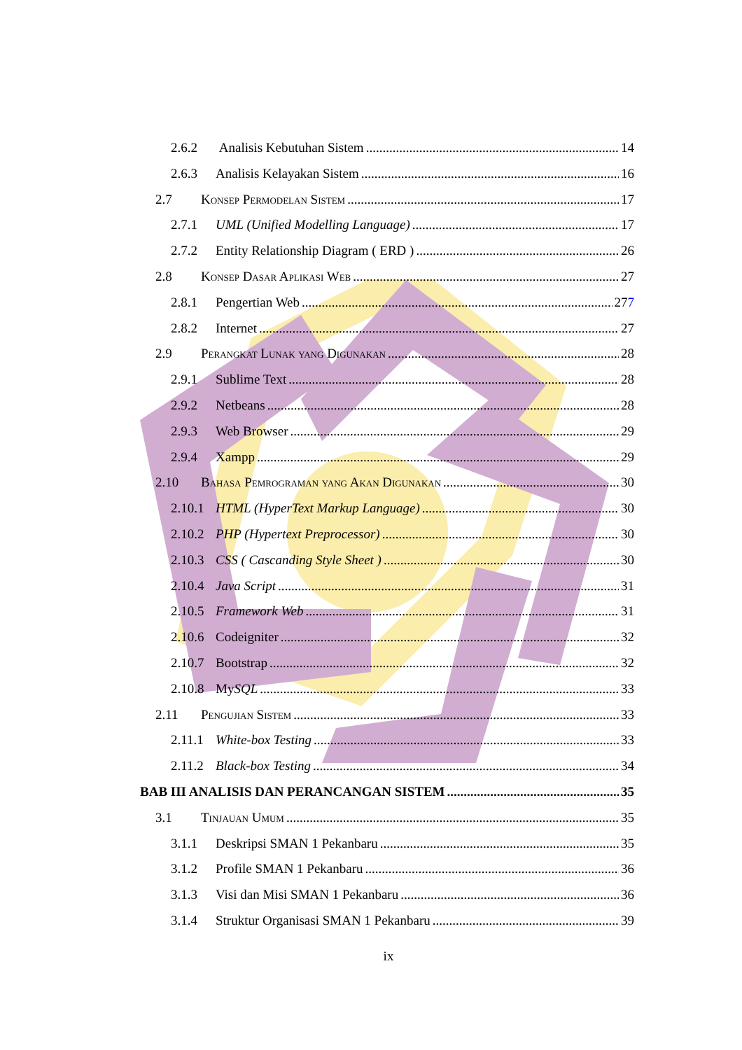2.6.2 Analisis Kebutuhan Sistem 14
2.6.3 Analisis Kelayakan Sistem 16
2.7 Konsep Permodelan Sistem 17
2.7.1 UML (Unified Modelling Language) 17
2.7.2 Entity Relationship Diagram ( ERD ) 26
2.8 Konsep Dasar Aplikasi Web 27
2.8.1 Pengertian Web 277
2.8.2 Internet 27
2.9 Perangkat Lunak yang Digunakan 28
2.9.1 Sublime Text 28
2.9.2 Netbeans 28
2.9.3 Web Browser 29
2.9.4 Xampp 29
2.10 Bahasa Pemrograman yang Akan Digunakan 30
2.10.1 HTML (HyperText Markup Language) 30
2.10.2 PHP (Hypertext Preprocessor) 30
2.10.3 CSS ( Cascanding Style Sheet ) 30
2.10.4 Java Script 31
2.10.5 Framework Web 31
2.10.6 Codeigniter 32
2.10.7 Bootstrap 32
2.10.8 MySQL 33
2.11 Pengujian Sistem 33
2.11.1 White-box Testing 33
2.11.2 Black-box Testing 34
BAB III ANALISIS DAN PERANCANGAN SISTEM 35
3.1 Tinjauan Umum 35
3.1.1 Deskripsi SMAN 1 Pekanbaru 35
3.1.2 Profile SMAN 1 Pekanbaru 36
3.1.3 Visi dan Misi SMAN 1 Pekanbaru 36
3.1.4 Struktur Organisasi SMAN 1 Pekanbaru 39
ix